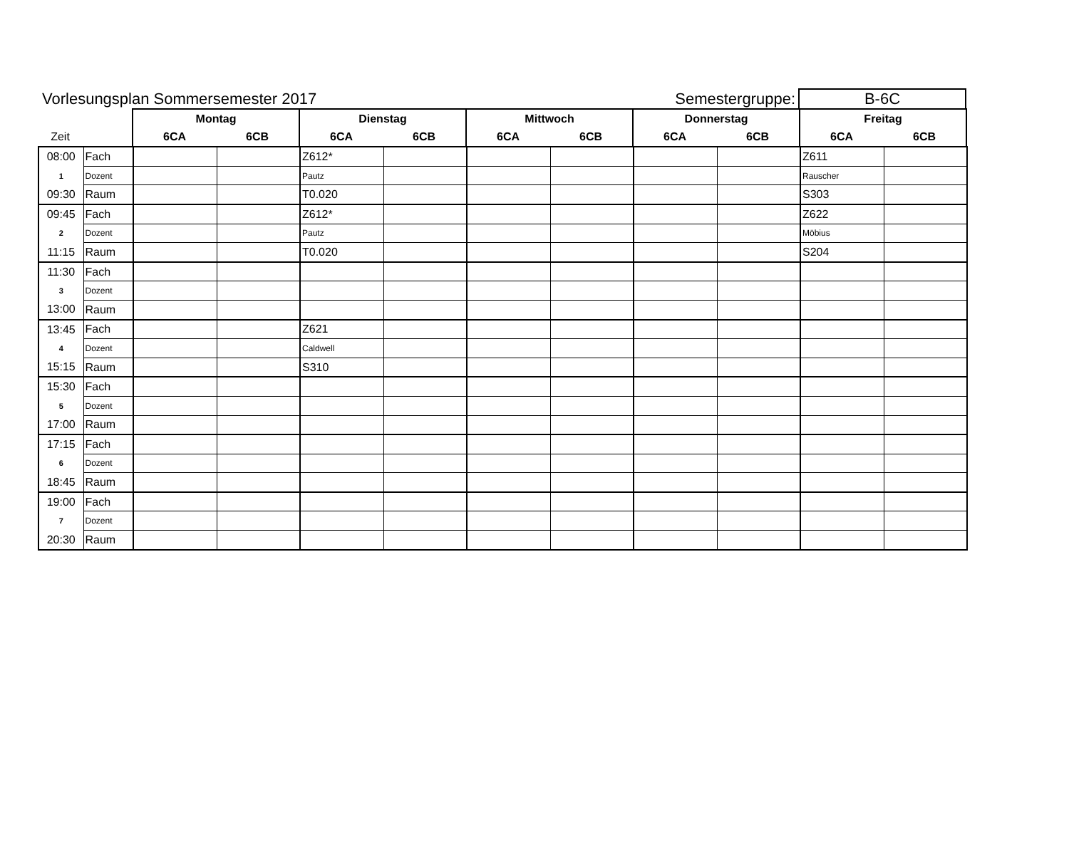Vorlesungsplan Sommersemester 2017
Semestergruppe:
B-6C
| | | Montag | | Dienstag | | Mittwoch | | Donnerstag | | Freitag | |
| Zeit | | 6CA | 6CB | 6CA | 6CB | 6CA | 6CB | 6CA | 6CB | 6CA | 6CB |
| 08:00 | Fach | | | Z612* | | | | | | Z611 | |
| 1 | Dozent | | | Pautz | | | | | | Rauscher | |
| 09:30 | Raum | | | T0.020 | | | | | | S303 | |
| 09:45 | Fach | | | Z612* | | | | | | Z622 | |
| 2 | Dozent | | | Pautz | | | | | | Möbius | |
| 11:15 | Raum | | | T0.020 | | | | | | S204 | |
| 11:30 | Fach | | | | | | | | | | |
| 3 | Dozent | | | | | | | | | | |
| 13:00 | Raum | | | | | | | | | | |
| 13:45 | Fach | | | Z621 | | | | | | | |
| 4 | Dozent | | | Caldwell | | | | | | | |
| 15:15 | Raum | | | S310 | | | | | | | |
| 15:30 | Fach | | | | | | | | | | |
| 5 | Dozent | | | | | | | | | | |
| 17:00 | Raum | | | | | | | | | | |
| 17:15 | Fach | | | | | | | | | | |
| 6 | Dozent | | | | | | | | | | |
| 18:45 | Raum | | | | | | | | | | |
| 19:00 | Fach | | | | | | | | | | |
| 7 | Dozent | | | | | | | | | | |
| 20:30 | Raum | | | | | | | | | | |